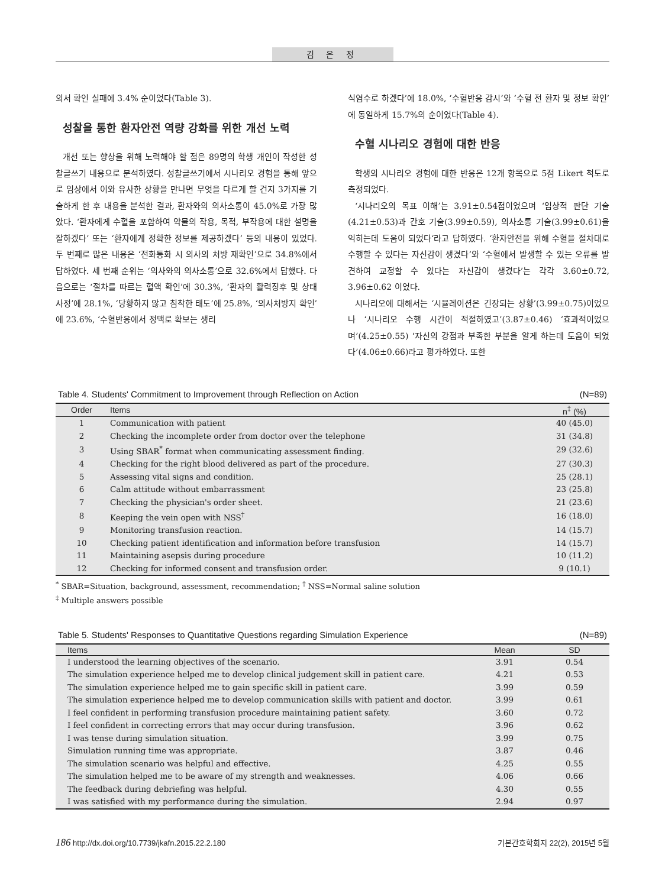김 은 정
의서 확인 실패에 3.4% 순이었다(Table 3).
성찰을 통한 환자안전 역량 강화를 위한 개선 노력
개선 또는 향상을 위해 노력해야 할 점은 89명의 학생 개인이 작성한 성찰글쓰기 내용으로 분석하였다. 성찰글쓰기에서 시나리오 경험을 통해 앞으로 임상에서 이와 유사한 상황을 만나면 무엇을 다르게 할 건지 3가지를 기술하게 한 후 내용을 분석한 결과, 환자와의 의사소통이 45.0%로 가장 많았다. ‘환자에게 수혈을 포함하여 약물의 작용, 목적, 부작용에 대한 설명을 잘하겠다’ 또는 ‘환자에게 정확한 정보를 제공하겠다’ 등의 내용이 있었다. 두 번째로 많은 내용은 ‘전화통화 시 의사의 처방 재확인’으로 34.8%에서 답하였다. 세 번째 순위는 ‘의사와의 의사소통’으로 32.6%에서 답했다. 다음으로는 ‘절차를 따르는 혈액 확인’에 30.3%, ‘환자의 활력징후 및 상태 사정’에 28.1%, ‘당황하지 않고 침착한 태도’에 25.8%, ‘의사처방지 확인’에 23.6%, ‘수혈반응에서 정맥로 확보는 생리
식염수로 하겠다’에 18.0%, ‘수혈반응 감시’와 ‘수혈 전 환자 및 정보 확인’에 동일하게 15.7%의 순이었다(Table 4).
수혈 시나리오 경험에 대한 반응
학생의 시나리오 경험에 대한 반응은 12개 항목으로 5점 Likert 척도로 측정되었다.
‘시나리오의 목표 이해’는 3.91±0.54점이었으며 ‘임상적 판단 기술(4.21±0.53)과 간호 기술(3.99±0.59), 의사소통 기술(3.99±0.61)을 익히는데 도움이 되었다‘라고 답하였다. ‘환자안전을 위해 수혈을 절차대로 수행할 수 있다는 자신감이 생겼다’와 ‘수혈에서 발생할 수 있는 오류를 발견하여 교정할 수 있다는 자신감이 생겼다’는 각각 3.60±0.72, 3.96±0.62 이었다.
시나리오에 대해서는 ‘시뮬레이션은 긴장되는 상황’(3.99±0.75)이었으나 ‘시나리오 수행 시간이 적절하였고’(3.87±0.46) ‘효과적이었으며’(4.25±0.55) ‘자신의 강점과 부족한 부분을 알게 하는데 도움이 되었다’(4.06±0.66)라고 평가하였다. 또한
Table 4. Students' Commitment to Improvement through Reflection on Action (N=89)
| Order | Items | n<sup>‡</sup> (%) |
| --- | --- | --- |
| 1 | Communication with patient | 40 (45.0) |
| 2 | Checking the incomplete order from doctor over the telephone | 31 (34.8) |
| 3 | Using SBAR<sup>*</sup> format when communicating assessment finding. | 29 (32.6) |
| 4 | Checking for the right blood delivered as part of the procedure. | 27 (30.3) |
| 5 | Assessing vital signs and condition. | 25 (28.1) |
| 6 | Calm attitude without embarrassment | 23 (25.8) |
| 7 | Checking the physician's order sheet. | 21 (23.6) |
| 8 | Keeping the vein open with NSS<sup>†</sup> | 16 (18.0) |
| 9 | Monitoring transfusion reaction. | 14 (15.7) |
| 10 | Checking patient identification and information before transfusion | 14 (15.7) |
| 11 | Maintaining asepsis during procedure | 10 (11.2) |
| 12 | Checking for informed consent and transfusion order. | 9 (10.1) |
<sup>*</sup> SBAR=Situation, background, assessment, recommendation; <sup>†</sup> NSS=Normal saline solution
<sup>‡</sup> Multiple answers possible
Table 5. Students' Responses to Quantitative Questions regarding Simulation Experience (N=89)
| Items | Mean | SD |
| --- | --- | --- |
| I understood the learning objectives of the scenario. | 3.91 | 0.54 |
| The simulation experience helped me to develop clinical judgement skill in patient care. | 4.21 | 0.53 |
| The simulation experience helped me to gain specific skill in patient care. | 3.99 | 0.59 |
| The simulation experience helped me to develop communication skills with patient and doctor. | 3.99 | 0.61 |
| I feel confident in performing transfusion procedure maintaining patient safety. | 3.60 | 0.72 |
| I feel confident in correcting errors that may occur during transfusion. | 3.96 | 0.62 |
| I was tense during simulation situation. | 3.99 | 0.75 |
| Simulation running time was appropriate. | 3.87 | 0.46 |
| The simulation scenario was helpful and effective. | 4.25 | 0.55 |
| The simulation helped me to be aware of my strength and weaknesses. | 4.06 | 0.66 |
| The feedback during debriefing was helpful. | 4.30 | 0.55 |
| I was satisfied with my performance during the simulation. | 2.94 | 0.97 |
186 http://dx.doi.org/10.7739/jkafn.2015.22.2.180 기본간호학회지 22(2), 2015년 5월